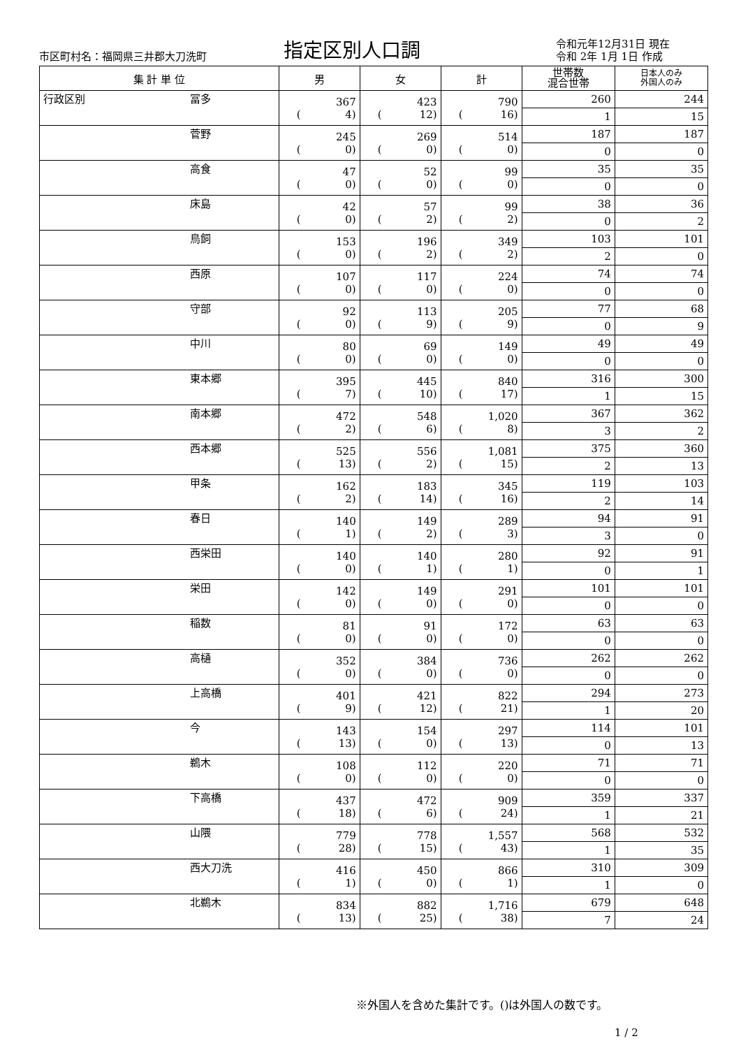市区町村名：福岡県三井郡大刀洗町
指定区別人口調
令和元年12月31日 現在
令和 2年 1月 1日 作成
| 集 計 単 位 | | 男 | 女 | 計 | 世帯数 混合世帯 | 日本人のみ 外国人のみ |
| --- | --- | --- | --- | --- | --- | --- |
| 行政区別 | 冨多 | 367 ( 4) | 423 ( 12) | 790 ( 16) | 260 | 244 |
| | | | | | 1 | 15 |
| | 菅野 | 245 ( 0) | 269 ( 0) | 514 ( 0) | 187 | 187 |
| | | | | | 0 | 0 |
| | 高食 | 47 ( 0) | 52 ( 0) | 99 ( 0) | 35 | 35 |
| | | | | | 0 | 0 |
| | 床島 | 42 ( 0) | 57 ( 2) | 99 ( 2) | 38 | 36 |
| | | | | | 0 | 2 |
| | 鳥飼 | 153 ( 0) | 196 ( 2) | 349 ( 2) | 103 | 101 |
| | | | | | 2 | 0 |
| | 西原 | 107 ( 0) | 117 ( 0) | 224 ( 0) | 74 | 74 |
| | | | | | 0 | 0 |
| | 守部 | 92 ( 0) | 113 ( 9) | 205 ( 9) | 77 | 68 |
| | | | | | 0 | 9 |
| | 中川 | 80 ( 0) | 69 ( 0) | 149 ( 0) | 49 | 49 |
| | | | | | 0 | 0 |
| | 東本郷 | 395 ( 7) | 445 ( 10) | 840 ( 17) | 316 | 300 |
| | | | | | 1 | 15 |
| | 南本郷 | 472 ( 2) | 548 ( 6) | 1,020 ( 8) | 367 | 362 |
| | | | | | 3 | 2 |
| | 西本郷 | 525 ( 13) | 556 ( 2) | 1,081 ( 15) | 375 | 360 |
| | | | | | 2 | 13 |
| | 甲条 | 162 ( 2) | 183 ( 14) | 345 ( 16) | 119 | 103 |
| | | | | | 2 | 14 |
| | 春日 | 140 ( 1) | 149 ( 2) | 289 ( 3) | 94 | 91 |
| | | | | | 3 | 0 |
| | 西栄田 | 140 ( 0) | 140 ( 1) | 280 ( 1) | 92 | 91 |
| | | | | | 0 | 1 |
| | 栄田 | 142 ( 0) | 149 ( 0) | 291 ( 0) | 101 | 101 |
| | | | | | 0 | 0 |
| | 稲数 | 81 ( 0) | 91 ( 0) | 172 ( 0) | 63 | 63 |
| | | | | | 0 | 0 |
| | 高樋 | 352 ( 0) | 384 ( 0) | 736 ( 0) | 262 | 262 |
| | | | | | 0 | 0 |
| | 上高橋 | 401 ( 9) | 421 ( 12) | 822 ( 21) | 294 | 273 |
| | | | | | 1 | 20 |
| | 今 | 143 ( 13) | 154 ( 0) | 297 ( 13) | 114 | 101 |
| | | | | | 0 | 13 |
| | 鵜木 | 108 ( 0) | 112 ( 0) | 220 ( 0) | 71 | 71 |
| | | | | | 0 | 0 |
| | 下高橋 | 437 ( 18) | 472 ( 6) | 909 ( 24) | 359 | 337 |
| | | | | | 1 | 21 |
| | 山隈 | 779 ( 28) | 778 ( 15) | 1,557 ( 43) | 568 | 532 |
| | | | | | 1 | 35 |
| | 西大刀洗 | 416 ( 1) | 450 ( 0) | 866 ( 1) | 310 | 309 |
| | | | | | 1 | 0 |
| | 北鵜木 | 834 ( 13) | 882 ( 25) | 1,716 ( 38) | 679 | 648 |
| | | | | | 7 | 24 |
※外国人を含めた集計です。()は外国人の数です。
1 / 2